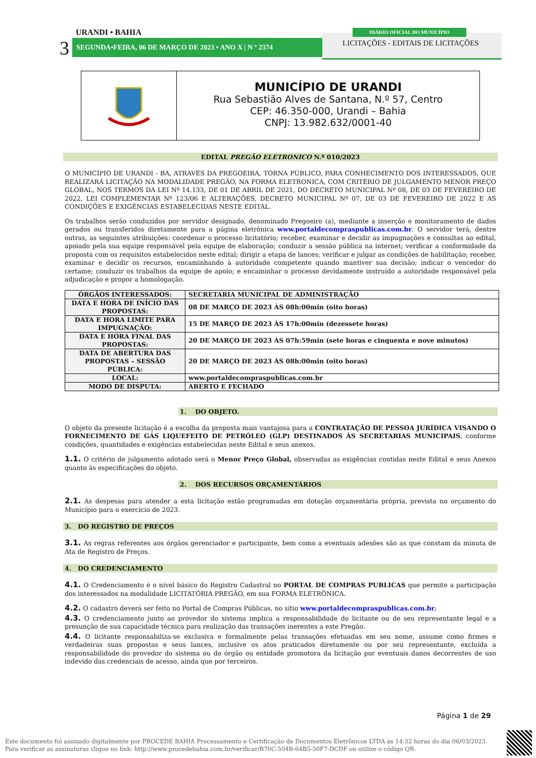URANDI • BAHIA
3 SEGUNDA•FEIRA, 06 DE MARÇO DE 2023 • ANO X | N º 2374
DIÁRIO OFICIAL DO MUNICÍPIO
LICITAÇÕES - EDITAIS DE LICITAÇÕES
MUNICÍPIO DE URANDI
Rua Sebastião Alves de Santana, N.º 57, Centro
CEP: 46.350-000, Urandi – Bahia
CNPJ: 13.982.632/0001-40
EDITAL PREGÃO ELETRONICO N.º 010/2023
O MUNICÍPIO DE URANDI - BA, ATRAVÉS DA PREGOEIRA, TORNA PÚBLICO, PARA CONHECIMENTO DOS INTERESSADOS, QUE REALIZARÁ LICITAÇÃO NA MODALIDADE PREGÃO, NA FORMA ELETRONICA, COM CRITÉRIO DE JULGAMENTO MENOR PREÇO GLOBAL, NOS TERMOS DA LEI Nº 14.133, DE 01 DE ABRIL DE 2021, DO DECRETO MUNICIPAL Nº 08, DE 03 DE FEVEREIRO DE 2022, LEI COMPLEMENTAR Nº 123/06 E ALTERAÇÕES, DECRETO MUNICIPAL Nº 07, DE 03 DE FEVEREIRO DE 2022 E AS CONDIÇÕES E EXIGÊNCIAS ESTABELECIDAS NESTE EDITAL.
Os trabalhos serão conduzidos por servidor designado, denominado Pregoeiro (a), mediante a inserção e monitoramento de dados gerados ou transferidos diretamente para a página eletrônica www.portaldecompraspublicas.com.br. O servidor terá, dentre outras, as seguintes atribuições: coordenar o processo licitatório; receber, examinar e decidir as impugnações e consultas ao edital, apoiado pela sua equipe responsável pela equipe de elaboração; conduzir a sessão pública na internet; verificar a conformidade da proposta com os requisitos estabelecidos neste edital; dirigir a etapa de lances; verificar e julgar as condições de habilitação; receber, examinar e decidir os recursos, encaminhando à autoridade competente quando mantiver sua decisão; indicar o vencedor do certame; conduzir os trabalhos da equipe de apoio; e encaminhar o processo devidamente instruído a autoridade responsável pela adjudicação e propor a homologação.
| ÓRGÃOS INTERESSADOS: | SECRETARIA MUNICIPAL DE ADMINISTRAÇÃO |
| DATA E HORA DE INÍCIO DAS PROPOSTAS: | 08 DE MARÇO DE 2023 ÀS 08h:00min (oito horas) |
| DATA E HORA LIMITE PARA IMPUGNAÇÃO: | 15 DE MARÇO DE 2023 ÀS 17h:00min (dezessete horas) |
| DATA E HORA FINAL DAS PROPOSTAS: | 20 DE MARÇO DE 2023 ÀS 07h:59min (sete horas e cinquenta e nove minutos) |
| DATA DE ABERTURA DAS PROPOSTAS – SESSÃO PÚBLICA: | 20 DE MARÇO DE 2023 ÀS 08h:00min (oito horas) |
| LOCAL: | www.portaldecompraspublicas.com.br |
| MODO DE DISPUTA: | ABERTO E FECHADO |
1. DO OBJETO.
O objeto da presente licitação é a escolha da proposta mais vantajosa para a CONTRATAÇÃO DE PESSOA JURÍDICA VISANDO O FORNECIMENTO DE GÁS LIQUEFEITO DE PETRÓLEO (GLP) DESTINADOS ÀS SECRETARIAS MUNICIPAIS, conforme condições, quantidades e exigências estabelecidas neste Edital e seus anexos.
1.1. O critério de julgamento adotado será o Menor Preço Global, observadas as exigências contidas neste Edital e seus Anexos quanto às especificações do objeto.
2. DOS RECURSOS ORÇAMENTÁRIOS
2.1. As despesas para atender a esta licitação estão programadas em dotação orçamentária própria, prevista no orçamento do Município para o exercício de 2023.
3. DO REGISTRO DE PREÇOS
3.1. As regras referentes aos órgãos gerenciador e participante, bem como a eventuais adesões são as que constam da minuta de Ata de Registro de Preços.
4. DO CREDENCIAMENTO
4.1. O Credenciamento é o nível básico do Registro Cadastral no PORTAL DE COMPRAS PUBLICAS que permite a participação dos interessados na modalidade LICITATÓRIA PREGÃO, em sua FORMA ELETRÔNICA.
4.2. O cadastro deverá ser feito no Portal de Compras Públicas, no sítio www.portaldecompraspublicas.com.br;
4.3. O credenciamento junto ao provedor do sistema implica a responsabilidade do licitante ou de seu representante legal e a presunção de sua capacidade técnica para realização das transações inerentes a este Pregão.
4.4. O licitante responsabiliza-se exclusiva e formalmente pelas transações efetuadas em seu nome, assume como firmes e verdadeiras suas propostas e seus lances, inclusive os atos praticados diretamente ou por seu representante, excluída a responsabilidade do provedor do sistema ou do órgão ou entidade promotora da licitação por eventuais danos decorrentes de uso indevido das credenciais de acesso, ainda que por terceiros.
Página 1 de 29
Este documento foi assinado digitalmente por PROCEDE BAHIA Processamento e Certificação de Documentos Eletrônicos LTDA às 14:32 horas do dia 06/03/2023.
Para verificar as assinaturas clique no link: http://www.procedebahia.com.br/verificar/B70C-504B-64B5-50F7-DCDF ou utilize o código QR.